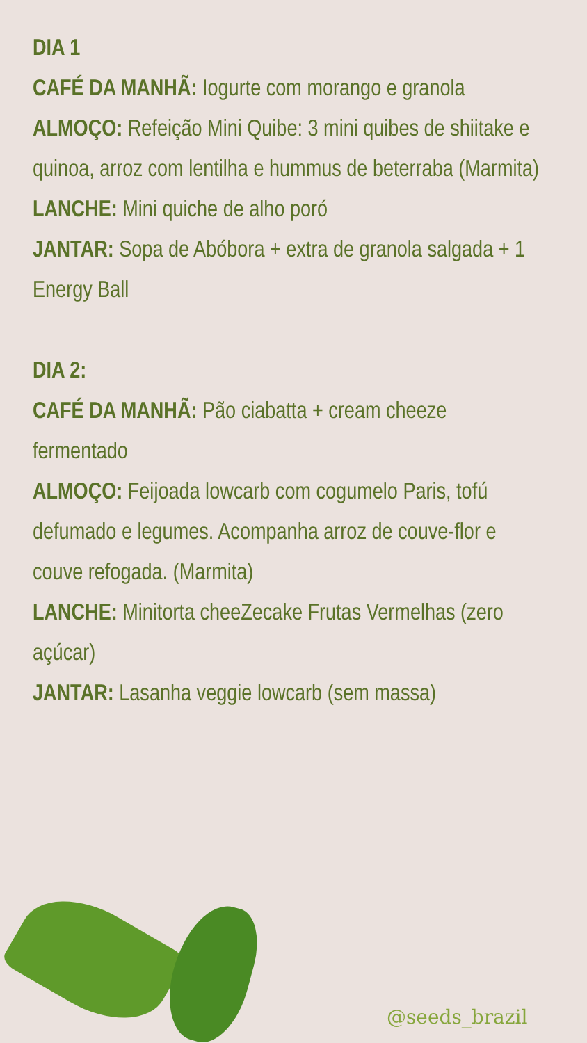DIA 1
CAFÉ DA MANHÃ: Iogurte com morango e granola
ALMOÇO: Refeição Mini Quibe: 3 mini quibes de shiitake e quinoa, arroz com lentilha e hummus de beterraba (Marmita)
LANCHE: Mini quiche de alho poró
JANTAR: Sopa de Abóbora + extra de granola salgada + 1 Energy Ball
DIA 2:
CAFÉ DA MANHÃ: Pão ciabatta + cream cheeze fermentado
ALMOÇO: Feijoada lowcarb com cogumelo Paris, tofú defumado e legumes. Acompanha arroz de couve-flor e couve refogada. (Marmita)
LANCHE: Minitorta cheeZecake Frutas Vermelhas (zero açúcar)
JANTAR: Lasanha veggie lowcarb (sem massa)
@seeds_brazil